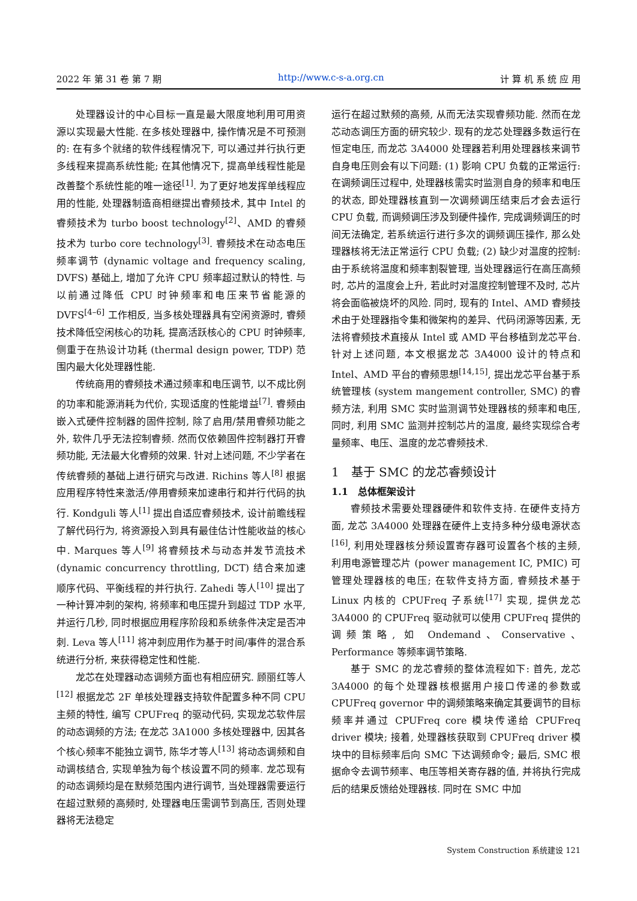2022 年 第 31 卷 第 7 期 http://www.c-s-a.org.cn 计 算 机 系 统 应 用
处理器设计的中心目标一直是最大限度地利用可用资源以实现最大性能. 在多核处理器中, 操作情况是不可预测的: 在有多个就绪的软件线程情况下, 可以通过并行执行更多线程来提高系统性能; 在其他情况下, 提高单线程性能是改善整个系统性能的唯一途径<sup>[1]</sup>. 为了更好地发挥单线程应用的性能, 处理器制造商相继提出睿频技术, 其中 Intel 的睿频技术为 turbo boost technology<sup>[2]</sup>、AMD 的睿频技术为 turbo core technology<sup>[3]</sup>. 睿频技术在动态电压频率调节 (dynamic voltage and frequency scaling, DVFS) 基础上, 增加了允许 CPU 频率超过默认的特性. 与以前通过降低 CPU 时钟频率和电压来节省能源的 DVFS<sup>[4–6]</sup> 工作相反, 当多核处理器具有空闲资源时, 睿频技术降低空闲核心的功耗, 提高活跃核心的 CPU 时钟频率, 侧重于在热设计功耗 (thermal design power, TDP) 范围内最大化处理器性能.
传统商用的睿频技术通过频率和电压调节, 以不成比例的功率和能源消耗为代价, 实现适度的性能增益<sup>[7]</sup>. 睿频由嵌入式硬件控制器的固件控制, 除了启用/禁用睿频功能之外, 软件几乎无法控制睿频. 然而仅依赖固件控制器打开睿频功能, 无法最大化睿频的效果. 针对上述问题, 不少学者在传统睿频的基础上进行研究与改进. Richins 等人<sup>[8]</sup> 根据应用程序特性来激活/停用睿频来加速串行和并行代码的执行. Kondguli 等人<sup>[1]</sup> 提出自适应睿频技术, 设计前瞻线程了解代码行为, 将资源投入到具有最佳估计性能收益的核心中. Marques 等人<sup>[9]</sup> 将睿频技术与动态并发节流技术 (dynamic concurrency throttling, DCT) 结合来加速顺序代码、平衡线程的并行执行. Zahedi 等人<sup>[10]</sup> 提出了一种计算冲刺的架构, 将频率和电压提升到超过 TDP 水平, 并运行几秒, 同时根据应用程序阶段和系统条件决定是否冲刺. Leva 等人<sup>[11]</sup> 将冲刺应用作为基于时间/事件的混合系统进行分析, 来获得稳定性和性能.
龙芯在处理器动态调频方面也有相应研究. 顾丽红等人<sup>[12]</sup> 根据龙芯 2F 单核处理器支持软件配置多种不同 CPU 主频的特性, 编写 CPUFreq 的驱动代码, 实现龙芯软件层的动态调频的方法; 在龙芯 3A1000 多核处理器中, 因其各个核心频率不能独立调节, 陈华才等人<sup>[13]</sup> 将动态调频和自动调核结合, 实现单独为每个核设置不同的频率. 龙芯现有的动态调频均是在默频范围内进行调节, 当处理器需要运行在超过默频的高频时, 处理器电压需调节到高压, 否则处理器将无法稳定
运行在超过默频的高频, 从而无法实现睿频功能. 然而在龙芯动态调压方面的研究较少. 现有的龙芯处理器多数运行在恒定电压, 而龙芯 3A4000 处理器若利用处理器核来调节自身电压则会有以下问题: (1) 影响 CPU 负载的正常运行: 在调频调压过程中, 处理器核需实时监测自身的频率和电压的状态, 即处理器核直到一次调频调压结束后才会去运行 CPU 负载, 而调频调压涉及到硬件操作, 完成调频调压的时间无法确定, 若系统运行进行多次的调频调压操作, 那么处理器核将无法正常运行 CPU 负载; (2) 缺少对温度的控制: 由于系统将温度和频率割裂管理, 当处理器运行在高压高频时, 芯片的温度会上升, 若此时对温度控制管理不及时, 芯片将会面临被烧坏的风险. 同时, 现有的 Intel、AMD 睿频技术由于处理器指令集和微架构的差异、代码闭源等因素, 无法将睿频技术直接从 Intel 或 AMD 平台移植到龙芯平台. 针对上述问题, 本文根据龙芯 3A4000 设计的特点和 Intel、AMD 平台的睿频思想<sup>[14,15]</sup>, 提出龙芯平台基于系统管理核 (system mangement controller, SMC) 的睿频方法, 利用 SMC 实时监测调节处理器核的频率和电压, 同时, 利用 SMC 监测并控制芯片的温度, 最终实现综合考量频率、电压、温度的龙芯睿频技术.
1　基于 SMC 的龙芯睿频设计
1.1　总体框架设计
睿频技术需要处理器硬件和软件支持. 在硬件支持方面, 龙芯 3A4000 处理器在硬件上支持多种分级电源状态<sup>[16]</sup>, 利用处理器核分频设置寄存器可设置各个核的主频, 利用电源管理芯片 (power management IC, PMIC) 可管理处理器核的电压; 在软件支持方面, 睿频技术基于 Linux 内核的 CPUFreq 子系统<sup>[17]</sup> 实现, 提供龙芯 3A4000 的 CPUFreq 驱动就可以使用 CPUFreq 提供的调频策略, 如 Ondemand、Conservative、Performance 等频率调节策略.
基于 SMC 的龙芯睿频的整体流程如下: 首先, 龙芯 3A4000 的每个处理器核根据用户接口传递的参数或 CPUFreq governor 中的调频策略来确定其要调节的目标频率并通过 CPUFreq core 模块传递给 CPUFreq driver 模块; 接着, 处理器核获取到 CPUFreq driver 模块中的目标频率后向 SMC 下达调频命令; 最后, SMC 根据命令去调节频率、电压等相关寄存器的值, 并将执行完成后的结果反馈给处理器核. 同时在 SMC 中加
System Construction 系统建设 121